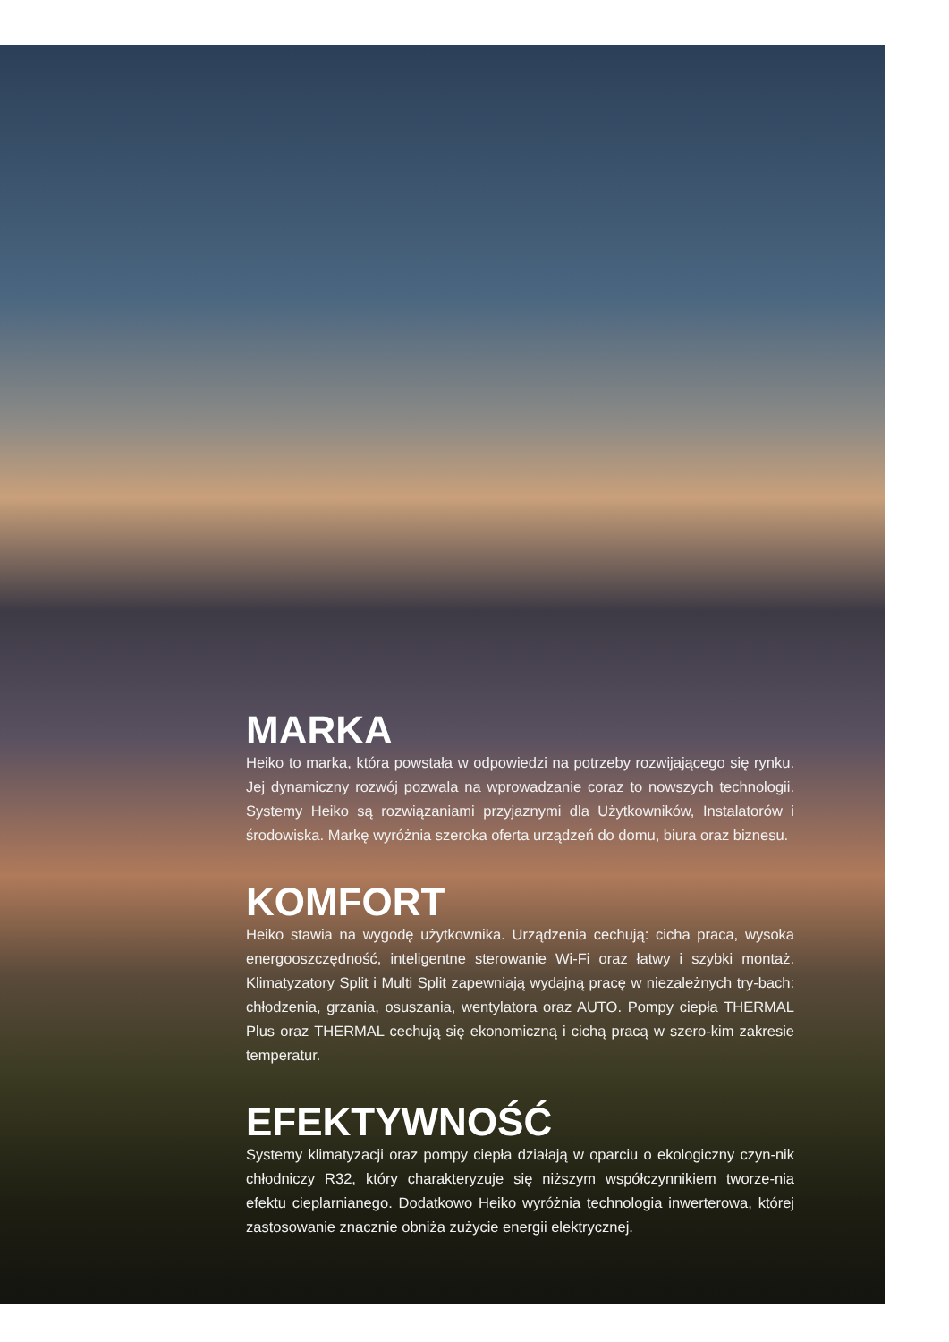MARKA
Heiko to marka, która powstała w odpowiedzi na potrzeby rozwijającego się rynku. Jej dynamiczny rozwój pozwala na wprowadzanie coraz to nowszych technologii. Systemy Heiko są rozwiązaniami przyjaznymi dla Użytkowników, Instalatorów i środowiska. Markę wyróżnia szeroka oferta urządzeń do domu, biura oraz biznesu.
KOMFORT
Heiko stawia na wygodę użytkownika. Urządzenia cechują: cicha praca, wysoka energooszczędność, inteligentne sterowanie Wi-Fi oraz łatwy i szybki montaż. Klimatyzatory Split i Multi Split zapewniają wydajną pracę w niezależnych try-bach: chłodzenia, grzania, osuszania, wentylatora oraz AUTO. Pompy ciepła THERMAL Plus oraz THERMAL cechują się ekonomiczną i cichą pracą w szero-kim zakresie temperatur.
EFEKTYWNOŚĆ
Systemy klimatyzacji oraz pompy ciepła działają w oparciu o ekologiczny czyn-nik chłodniczy R32, który charakteryzuje się niższym współczynnikiem tworze-nia efektu cieplarnianego. Dodatkowo Heiko wyróżnia technologia inwerterowa, której zastosowanie znacznie obniża zużycie energii elektrycznej.